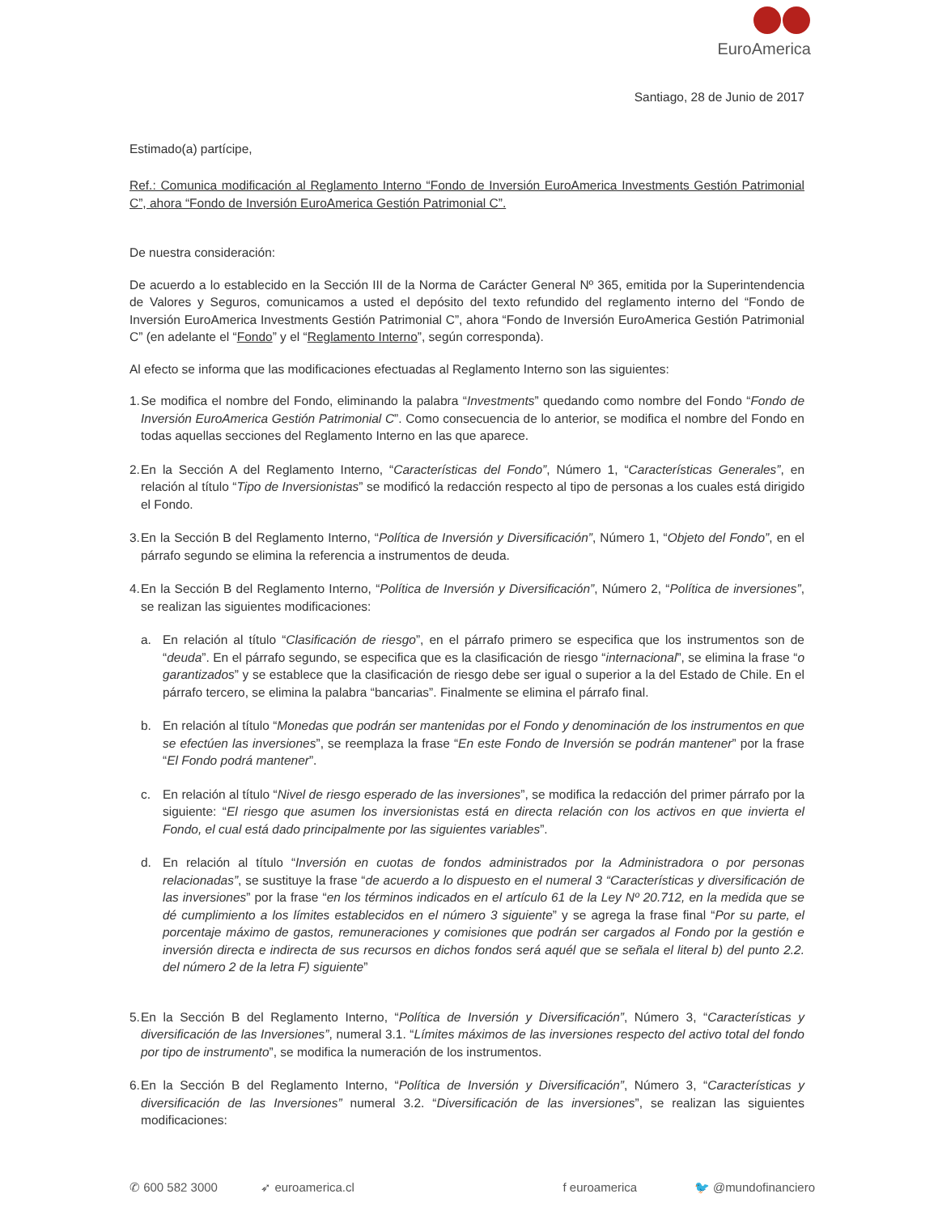EuroAmerica
Santiago, 28 de Junio de 2017
Estimado(a) partícipe,
Ref.: Comunica modificación al Reglamento Interno “Fondo de Inversión EuroAmerica Investments Gestión Patrimonial C”, ahora “Fondo de Inversión EuroAmerica Gestión Patrimonial C”.
De nuestra consideración:
De acuerdo a lo establecido en la Sección III de la Norma de Carácter General Nº 365, emitida por la Superintendencia de Valores y Seguros, comunicamos a usted el depósito del texto refundido del reglamento interno del “Fondo de Inversión EuroAmerica Investments Gestión Patrimonial C”, ahora “Fondo de Inversión EuroAmerica Gestión Patrimonial C” (en adelante el “Fondo” y el “Reglamento Interno”, según corresponda).
Al efecto se informa que las modificaciones efectuadas al Reglamento Interno son las siguientes:
1. Se modifica el nombre del Fondo, eliminando la palabra “Investments” quedando como nombre del Fondo “Fondo de Inversión EuroAmerica Gestión Patrimonial C”. Como consecuencia de lo anterior, se modifica el nombre del Fondo en todas aquellas secciones del Reglamento Interno en las que aparece.
2. En la Sección A del Reglamento Interno, “Características del Fondo”, Número 1, “Características Generales”, en relación al título “Tipo de Inversionistas” se modificó la redacción respecto al tipo de personas a los cuales está dirigido el Fondo.
3. En la Sección B del Reglamento Interno, “Política de Inversión y Diversificación”, Número 1, “Objeto del Fondo”, en el párrafo segundo se elimina la referencia a instrumentos de deuda.
4. En la Sección B del Reglamento Interno, “Política de Inversión y Diversificación”, Número 2, “Política de inversiones”, se realizan las siguientes modificaciones:
a. En relación al título “Clasificación de riesgo”, en el párrafo primero se especifica que los instrumentos son de “deuda”. En el párrafo segundo, se especifica que es la clasificación de riesgo “internacional”, se elimina la frase “o garantizados” y se establece que la clasificación de riesgo debe ser igual o superior a la del Estado de Chile. En el párrafo tercero, se elimina la palabra “bancarias”. Finalmente se elimina el párrafo final.
b. En relación al título “Monedas que podrán ser mantenidas por el Fondo y denominación de los instrumentos en que se efectúen las inversiones”, se reemplaza la frase “En este Fondo de Inversión se podrán mantener” por la frase “El Fondo podrá mantener”.
c. En relación al título “Nivel de riesgo esperado de las inversiones”, se modifica la redacción del primer párrafo por la siguiente: “El riesgo que asumen los inversionistas está en directa relación con los activos en que invierta el Fondo, el cual está dado principalmente por las siguientes variables”.
d. En relación al título “Inversión en cuotas de fondos administrados por la Administradora o por personas relacionadas”, se sustituye la frase “de acuerdo a lo dispuesto en el numeral 3 “Características y diversificación de las inversiones” por la frase “en los términos indicados en el artículo 61 de la Ley Nº 20.712, en la medida que se dé cumplimiento a los límites establecidos en el número 3 siguiente” y se agrega la frase final “Por su parte, el porcentaje máximo de gastos, remuneraciones y comisiones que podrán ser cargados al Fondo por la gestión e inversión directa e indirecta de sus recursos en dichos fondos será aquél que se señala el literal b) del punto 2.2. del número 2 de la letra F) siguiente”
5. En la Sección B del Reglamento Interno, “Política de Inversión y Diversificación”, Número 3, “Características y diversificación de las Inversiones”, numeral 3.1. “Límites máximos de las inversiones respecto del activo total del fondo por tipo de instrumento”, se modifica la numeración de los instrumentos.
6. En la Sección B del Reglamento Interno, “Política de Inversión y Diversificación”, Número 3, “Características y diversificación de las Inversiones” numeral 3.2. “Diversificación de las inversiones”, se realizan las siguientes modificaciones:
✆ 600 582 3000 ➶ euroamerica.cl f euroamerica 🐦 @mundofinanciero